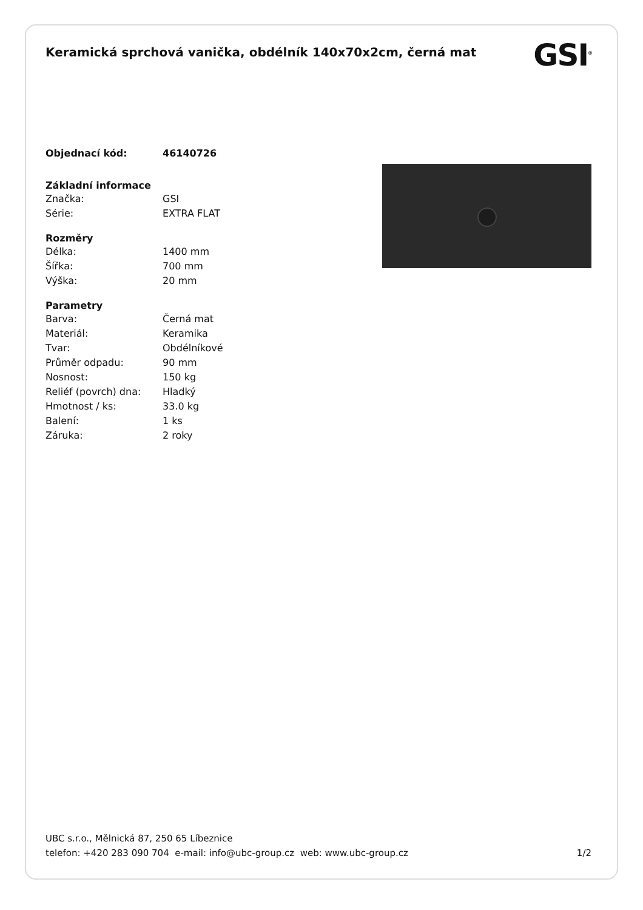Keramická sprchová vanička, obdélník 140x70x2cm, černá mat
GSI<sup>®</sup>
| Objednací kód: | 46140726 |
| Základní informace | |
| --- | --- |
| Značka: | GSI |
| Série: | EXTRA FLAT |
| Rozměry | |
| --- | --- |
| Délka: | 1400 mm |
| Šířka: | 700 mm |
| Výška: | 20 mm |
| Parametry | |
| --- | --- |
| Barva: | Černá mat |
| Materiál: | Keramika |
| Tvar: | Obdélníkové |
| Průměr odpadu: | 90 mm |
| Nosnost: | 150 kg |
| Reliéf (povrch) dna: | Hladký |
| Hmotnost / ks: | 33.0 kg |
| Balení: | 1 ks |
| Záruka: | 2 roky |
UBC s.r.o., Mělnická 87, 250 65 Líbeznice
telefon: +420 283 090 704 e-mail: info@ubc-group.cz web: www.ubc-group.cz 1/2